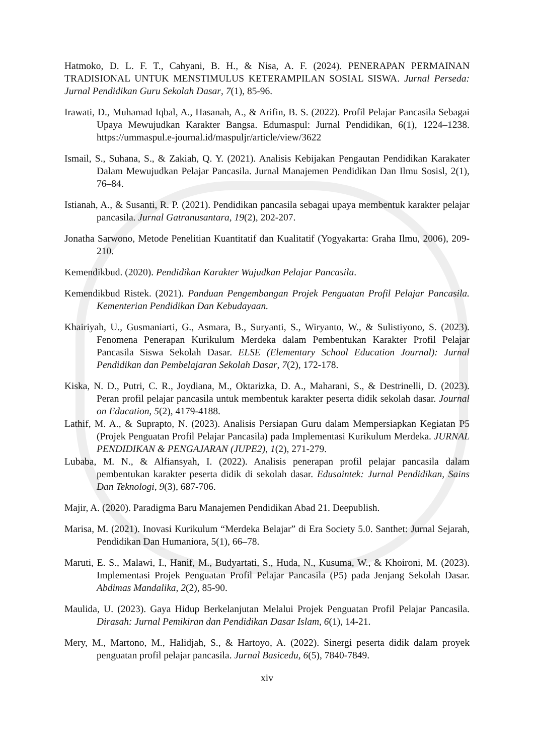Hatmoko, D. L. F. T., Cahyani, B. H., & Nisa, A. F. (2024). PENERAPAN PERMAINAN TRADISIONAL UNTUK MENSTIMULUS KETERAMPILAN SOSIAL SISWA. Jurnal Perseda: Jurnal Pendidikan Guru Sekolah Dasar, 7(1), 85-96.
Irawati, D., Muhamad Iqbal, A., Hasanah, A., & Arifin, B. S. (2022). Profil Pelajar Pancasila Sebagai Upaya Mewujudkan Karakter Bangsa. Edumaspul: Jurnal Pendidikan, 6(1), 1224–1238. https://ummaspul.e-journal.id/maspuljr/article/view/3622
Ismail, S., Suhana, S., & Zakiah, Q. Y. (2021). Analisis Kebijakan Pengautan Pendidikan Karakater Dalam Mewujudkan Pelajar Pancasila. Jurnal Manajemen Pendidikan Dan Ilmu Sosisl, 2(1), 76–84.
Istianah, A., & Susanti, R. P. (2021). Pendidikan pancasila sebagai upaya membentuk karakter pelajar pancasila. Jurnal Gatranusantara, 19(2), 202-207.
Jonatha Sarwono, Metode Penelitian Kuantitatif dan Kualitatif (Yogyakarta: Graha Ilmu, 2006), 209-210.
Kemendikbud. (2020). Pendidikan Karakter Wujudkan Pelajar Pancasila.
Kemendikbud Ristek. (2021). Panduan Pengembangan Projek Penguatan Profil Pelajar Pancasila. Kementerian Pendidikan Dan Kebudayaan.
Khairiyah, U., Gusmaniarti, G., Asmara, B., Suryanti, S., Wiryanto, W., & Sulistiyono, S. (2023). Fenomena Penerapan Kurikulum Merdeka dalam Pembentukan Karakter Profil Pelajar Pancasila Siswa Sekolah Dasar. ELSE (Elementary School Education Journal): Jurnal Pendidikan dan Pembelajaran Sekolah Dasar, 7(2), 172-178.
Kiska, N. D., Putri, C. R., Joydiana, M., Oktarizka, D. A., Maharani, S., & Destrinelli, D. (2023). Peran profil pelajar pancasila untuk membentuk karakter peserta didik sekolah dasar. Journal on Education, 5(2), 4179-4188.
Lathif, M. A., & Suprapto, N. (2023). Analisis Persiapan Guru dalam Mempersiapkan Kegiatan P5 (Projek Penguatan Profil Pelajar Pancasila) pada Implementasi Kurikulum Merdeka. JURNAL PENDIDIKAN & PENGAJARAN (JUPE2), 1(2), 271-279.
Lubaba, M. N., & Alfiansyah, I. (2022). Analisis penerapan profil pelajar pancasila dalam pembentukan karakter peserta didik di sekolah dasar. Edusaintek: Jurnal Pendidikan, Sains Dan Teknologi, 9(3), 687-706.
Majir, A. (2020). Paradigma Baru Manajemen Pendidikan Abad 21. Deepublish.
Marisa, M. (2021). Inovasi Kurikulum “Merdeka Belajar” di Era Society 5.0. Santhet: Jurnal Sejarah, Pendidikan Dan Humaniora, 5(1), 66–78.
Maruti, E. S., Malawi, I., Hanif, M., Budyartati, S., Huda, N., Kusuma, W., & Khoironi, M. (2023). Implementasi Projek Penguatan Profil Pelajar Pancasila (P5) pada Jenjang Sekolah Dasar. Abdimas Mandalika, 2(2), 85-90.
Maulida, U. (2023). Gaya Hidup Berkelanjutan Melalui Projek Penguatan Profil Pelajar Pancasila. Dirasah: Jurnal Pemikiran dan Pendidikan Dasar Islam, 6(1), 14-21.
Mery, M., Martono, M., Halidjah, S., & Hartoyo, A. (2022). Sinergi peserta didik dalam proyek penguatan profil pelajar pancasila. Jurnal Basicedu, 6(5), 7840-7849.
xiv